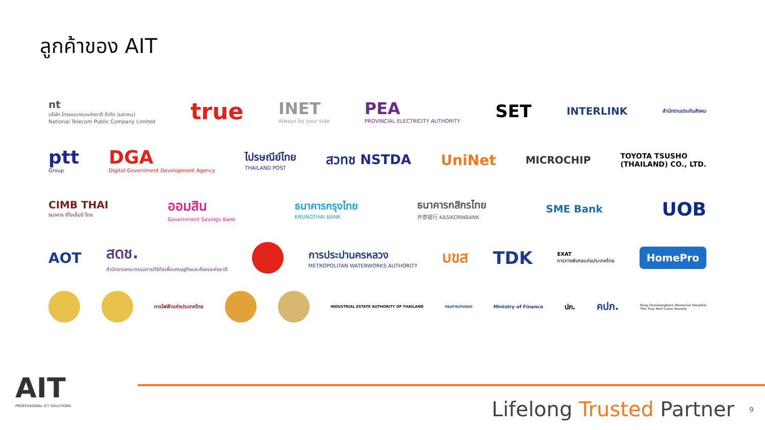ลูกค้าของ AIT
nt
บริษัท โทรคมนาคมแห่งชาติ จำกัด (มหาชน)
National Telecom Public Company Limited true INET
Always by your side PEA
PROVINCIAL ELECTRICITY AUTHORITY SET INTERLINK สำนักงานประกันสังคม
ptt
Group DGA
Digital Government Development Agency ไปรษณีย์ไทย
THAILAND POST สวทช NSTDA UniNet MICROCHIP TOYOTA TSUSHO
(THAILAND) CO., LTD.
CIMB THAI
ธนาคาร ซีไอเอ็มบี ไทย ออมสิน
Government Savings Bank ธนาคารกรุงไทย
KRUNGTHAI BANK ธนาคารกสิกรไทย
开泰银行 KASIKORNBANK SME Bank UOB
AOT สดช.
สำนักงานคณะกรรมการดิจิทัลเพื่อเศรษฐกิจและสังคมแห่งชาติ การประปานครหลวง
METROPOLITAN WATERWORKS AUTHORITY บขส TDK EXAT
การทางพิเศษแห่งประเทศไทย HomePro
การไฟฟ้าแห่งประเทศไทย INDUSTRIAL ESTATE AUTHORITY OF THAILAND กรมการปกครอง Ministry of Finance ปภ. คปภ. King Chulalongkorn Memorial Hospital
The Thai Red Cross Society
AIT
PROFESSIONAL ICT SOLUTIONS
Lifelong Trusted Partner 9